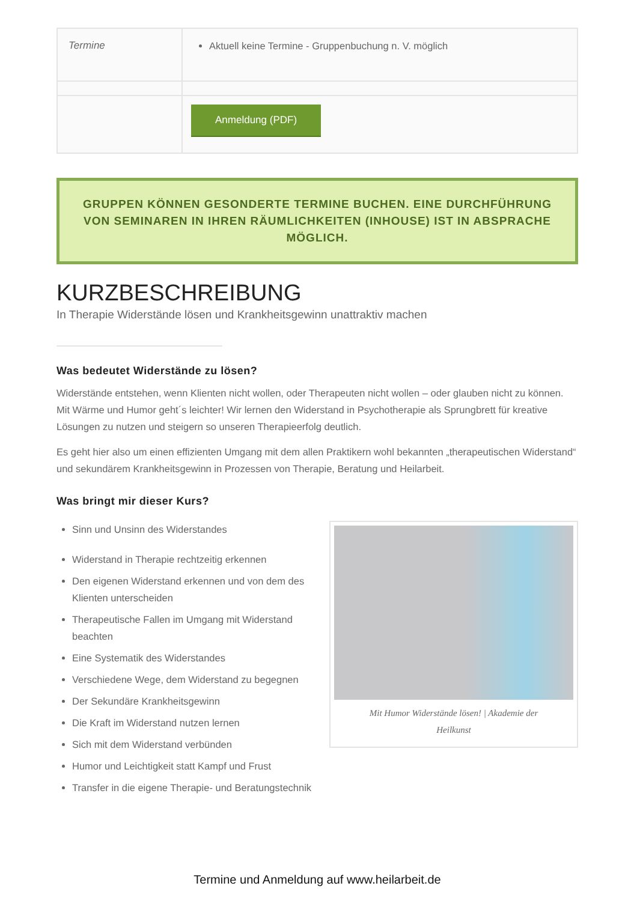| Termine | Aktuell keine Termine - Gruppenbuchung n. V. möglich |
| | Anmeldung (PDF) |
GRUPPEN KÖNNEN GESONDERTE TERMINE BUCHEN. EINE DURCHFÜHRUNG VON SEMINAREN IN IHREN RÄUMLICHKEITEN (INHOUSE) IST IN ABSPRACHE MÖGLICH.
KURZBESCHREIBUNG
In Therapie Widerstände lösen und Krankheitsgewinn unattraktiv machen
Was bedeutet Widerstände zu lösen?
Widerstände entstehen, wenn Klienten nicht wollen, oder Therapeuten nicht wollen – oder glauben nicht zu können. Mit Wärme und Humor geht´s leichter! Wir lernen den Widerstand in Psychotherapie als Sprungbrett für kreative Lösungen zu nutzen und steigern so unseren Therapieerfolg deutlich.
Es geht hier also um einen effizienten Umgang mit dem allen Praktikern wohl bekannten „therapeutischen Widerstand“ und sekundärem Krankheitsgewinn in Prozessen von Therapie, Beratung und Heilarbeit.
Was bringt mir dieser Kurs?
Sinn und Unsinn des Widerstandes
Widerstand in Therapie rechtzeitig erkennen
Den eigenen Widerstand erkennen und von dem des Klienten unterscheiden
Therapeutische Fallen im Umgang mit Widerstand beachten
Eine Systematik des Widerstandes
Verschiedene Wege, dem Widerstand zu begegnen
Der Sekundäre Krankheitsgewinn
Die Kraft im Widerstand nutzen lernen
Sich mit dem Widerstand verbünden
Humor und Leichtigkeit statt Kampf und Frust
Transfer in die eigene Therapie- und Beratungstechnik
Mit Humor Widerstände lösen! | Akademie der Heilkunst
Termine und Anmeldung auf www.heilarbeit.de